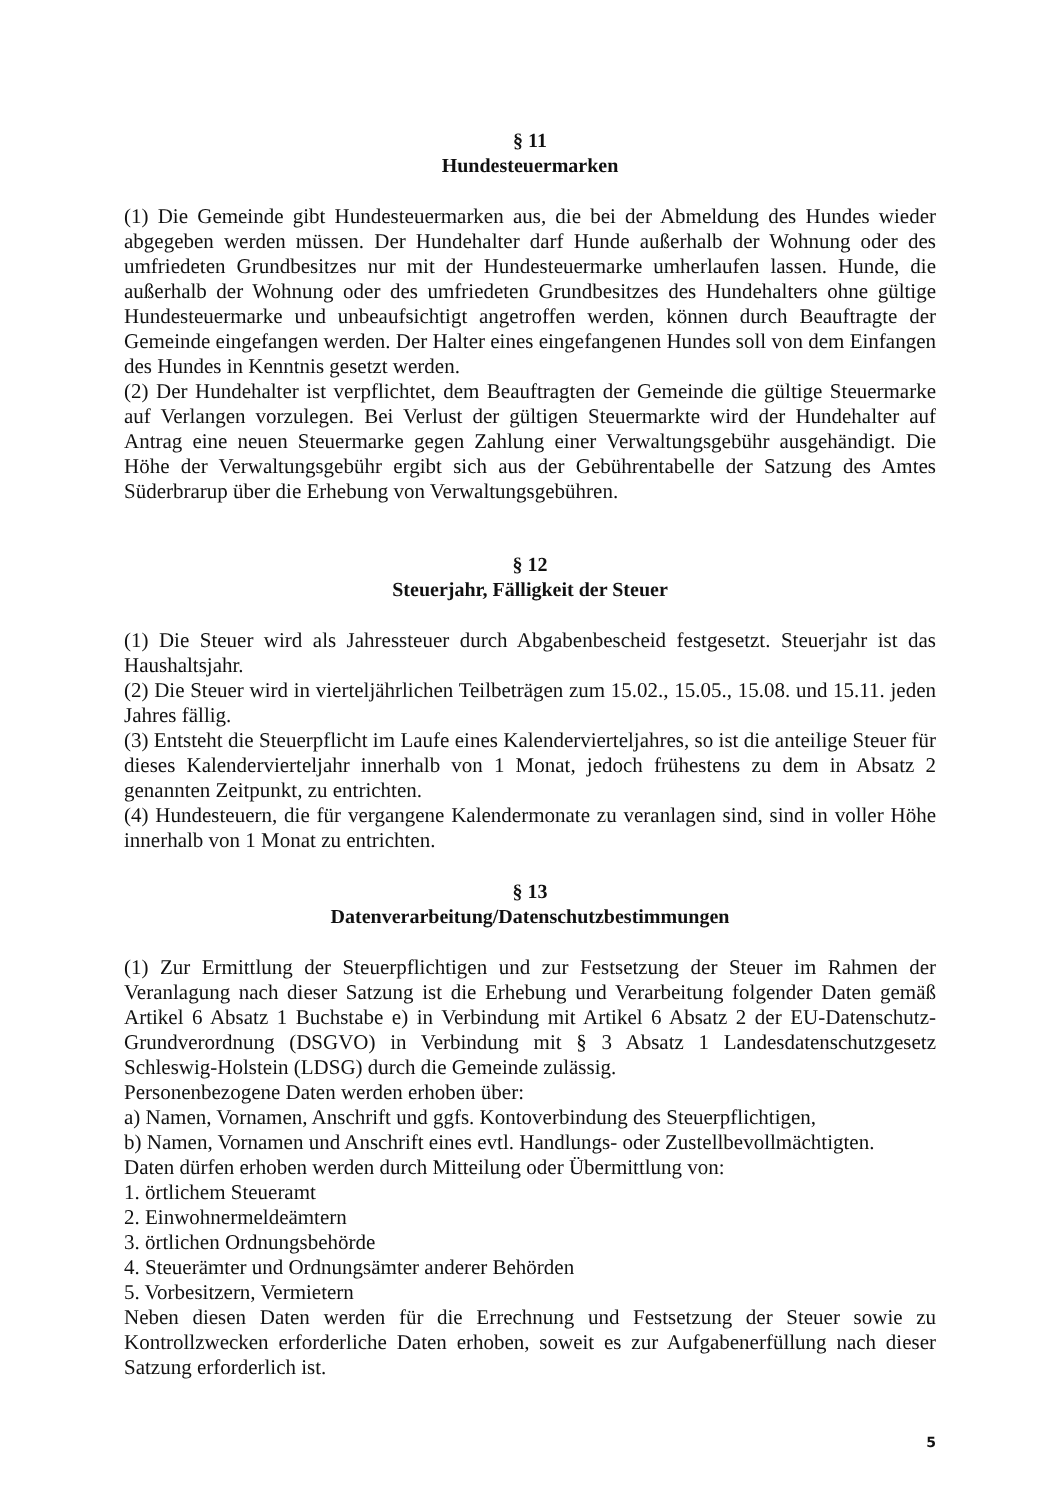§ 11
Hundesteuermarken
(1) Die Gemeinde gibt Hundesteuermarken aus, die bei der Abmeldung des Hundes wieder abgegeben werden müssen. Der Hundehalter darf Hunde außerhalb der Wohnung oder des umfriedeten Grundbesitzes nur mit der Hundesteuermarke umherlaufen lassen. Hunde, die außerhalb der Wohnung oder des umfriedeten Grundbesitzes des Hundehalters ohne gültige Hundesteuermarke und unbeaufsichtigt angetroffen werden, können durch Beauftragte der Gemeinde eingefangen werden. Der Halter eines eingefangenen Hundes soll von dem Einfangen des Hundes in Kenntnis gesetzt werden.
(2) Der Hundehalter ist verpflichtet, dem Beauftragten der Gemeinde die gültige Steuermarke auf Verlangen vorzulegen. Bei Verlust der gültigen Steuermarkte wird der Hundehalter auf Antrag eine neuen Steuermarke gegen Zahlung einer Verwaltungsgebühr ausgehändigt. Die Höhe der Verwaltungsgebühr ergibt sich aus der Gebührentabelle der Satzung des Amtes Süderbrarup über die Erhebung von Verwaltungsgebühren.
§ 12
Steuerjahr, Fälligkeit der Steuer
(1) Die Steuer wird als Jahressteuer durch Abgabenbescheid festgesetzt. Steuerjahr ist das Haushaltsjahr.
(2) Die Steuer wird in vierteljährlichen Teilbeträgen zum 15.02., 15.05., 15.08. und 15.11. jeden Jahres fällig.
(3) Entsteht die Steuerpflicht im Laufe eines Kalendervierteljahres, so ist die anteilige Steuer für dieses Kalendervierteljahr innerhalb von 1 Monat, jedoch frühestens zu dem in Absatz 2 genannten Zeitpunkt, zu entrichten.
(4) Hundesteuern, die für vergangene Kalendermonate zu veranlagen sind, sind in voller Höhe innerhalb von 1 Monat zu entrichten.
§ 13
Datenverarbeitung/Datenschutzbestimmungen
(1) Zur Ermittlung der Steuerpflichtigen und zur Festsetzung der Steuer im Rahmen der Veranlagung nach dieser Satzung ist die Erhebung und Verarbeitung folgender Daten gemäß Artikel 6 Absatz 1 Buchstabe e) in Verbindung mit Artikel 6 Absatz 2 der EU-Datenschutz-Grundverordnung (DSGVO) in Verbindung mit § 3 Absatz 1 Landesdatenschutzgesetz Schleswig-Holstein (LDSG) durch die Gemeinde zulässig.
Personenbezogene Daten werden erhoben über:
a) Namen, Vornamen, Anschrift und ggfs. Kontoverbindung des Steuerpflichtigen,
b) Namen, Vornamen und Anschrift eines evtl. Handlungs- oder Zustellbevollmächtigten.
Daten dürfen erhoben werden durch Mitteilung oder Übermittlung von:
1. örtlichem Steueramt
2. Einwohnermeldeämtern
3. örtlichen Ordnungsbehörde
4. Steuerämter und Ordnungsämter anderer Behörden
5. Vorbesitzern, Vermietern
Neben diesen Daten werden für die Errechnung und Festsetzung der Steuer sowie zu Kontrollzwecken erforderliche Daten erhoben, soweit es zur Aufgabenerfüllung nach dieser Satzung erforderlich ist.
5